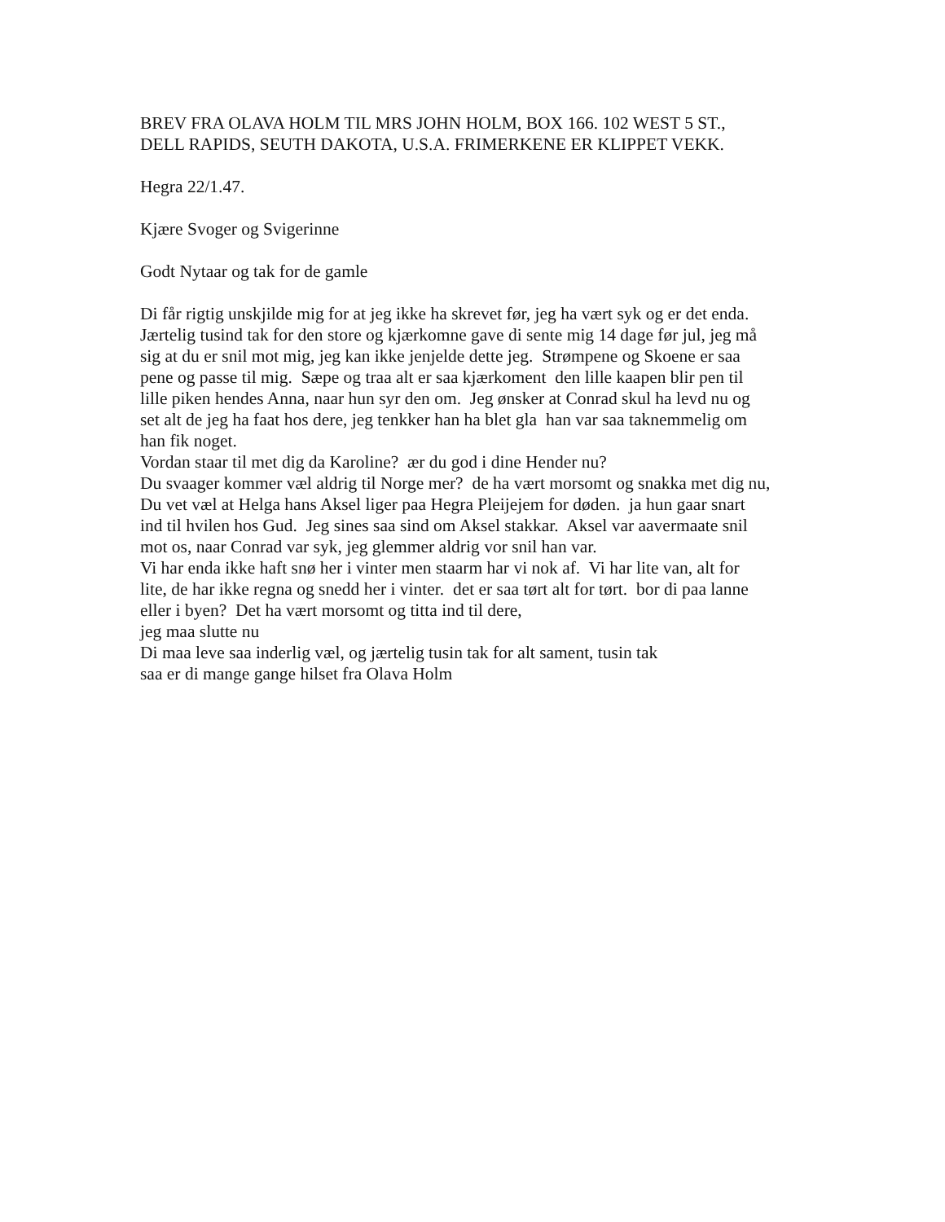BREV FRA OLAVA HOLM TIL MRS JOHN HOLM, BOX 166. 102 WEST 5 ST.,
DELL RAPIDS, SEUTH DAKOTA, U.S.A. FRIMERKENE ER KLIPPET VEKK.
Hegra 22/1.47.
Kjære Svoger og Svigerinne
Godt Nytaar og tak for de gamle
Di får rigtig unskjilde mig for at jeg ikke ha skrevet før, jeg ha vært syk og er det enda.
Jærtelig tusind tak for den store og kjærkomne gave di sente mig 14 dage før jul, jeg må
sig at du er snil mot mig, jeg kan ikke jenjelde dette jeg. Strømpene og Skoene er saa
pene og passe til mig. Sæpe og traa alt er saa kjærkoment den lille kaapen blir pen til
lille piken hendes Anna, naar hun syr den om. Jeg ønsker at Conrad skul ha levd nu og
set alt de jeg ha faat hos dere, jeg tenkker han ha blet gla han var saa taknemmelig om
han fik noget.
Vordan staar til met dig da Karoline? ær du god i dine Hender nu?
Du svaager kommer væl aldrig til Norge mer? de ha vært morsomt og snakka met dig nu,
Du vet væl at Helga hans Aksel liger paa Hegra Pleijejem for døden. ja hun gaar snart
ind til hvilen hos Gud. Jeg sines saa sind om Aksel stakkar. Aksel var aavermaate snil
mot os, naar Conrad var syk, jeg glemmer aldrig vor snil han var.
Vi har enda ikke haft snø her i vinter men staarm har vi nok af. Vi har lite van, alt for
lite, de har ikke regna og snedd her i vinter. det er saa tørt alt for tørt. bor di paa lanne
eller i byen? Det ha vært morsomt og titta ind til dere,
jeg maa slutte nu
Di maa leve saa inderlig væl, og jærtelig tusin tak for alt sament, tusin tak
saa er di mange gange hilset fra Olava Holm